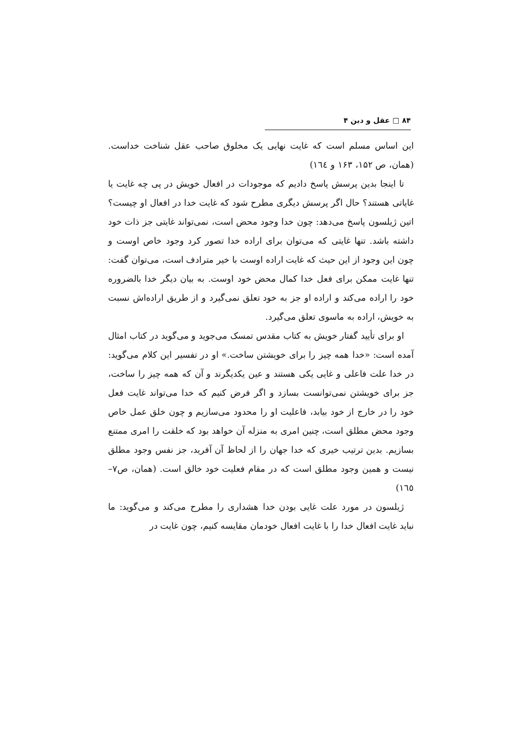۸۴ □ عقل و دین ۴
این اساس مسلم است که غایت نهایی یک مخلوق صاحب عقل شناخت خداست. (همان، ص ۱۵۲، ۱۶۳ و ۱٦٤)
تا اینجا بدین پرسش پاسخ دادیم که موجودات در افعال خویش در پی چه غایت یا غایاتی هستند؟ حال اگر پرسش دیگری مطرح شود که غایت خدا در افعال او چیست؟ اتین ژیلسون پاسخ می‌دهد: چون خدا وجود محض است، نمی‌تواند غایتی جز ذات خود داشته باشد. تنها غایتی که می‌توان برای اراده خدا تصور کرد وجود خاص اوست و چون این وجود از این حیث که غایت اراده اوست با خیر مترادف است، می‌توان گفت: تنها غایت ممکن برای فعل خدا کمال محض خود اوست. به بیان دیگر خدا بالضروره خود را اراده می‌کند و اراده او جز به خود تعلق نمی‌گیرد و از طریق اراده‌اش نسبت به خویش، اراده به ماسوی تعلق می‌گیرد.
او برای تأیید گفتار خویش به کتاب مقدس تمسک می‌جوید و می‌گوید در کتاب امثال آمده است: «خدا همه چیز را برای خویشتن ساخت.» او در تفسیر این کلام می‌گوید: در خدا علت فاعلی و غایی یکی هستند و عین یکدیگرند و آن که همه چیز را ساخت، جز برای خویشتن نمی‌توانست بسازد و اگر فرض کنیم که خدا می‌تواند غایت فعل خود را در خارج از خود بیابد، فاعلیت او را محدود می‌سازیم و چون خلق عمل خاص وجود محض مطلق است، چنین امری به منزله آن خواهد بود که خلقت را امری ممتنع بسازیم. بدین ترتیب خیری که خدا جهان را از لحاظ آن آفرید، جز نفس وجود مطلق نیست و همین وجود مطلق است که در مقام فعلیت خود خالق است. (همان، ص۷– ۱٦٥)
ژیلسون در مورد علت غایی بودن خدا هشداری را مطرح می‌کند و می‌گوید: ما نباید غایت افعال خدا را با غایت افعال خودمان مقایسه کنیم، چون غایت در